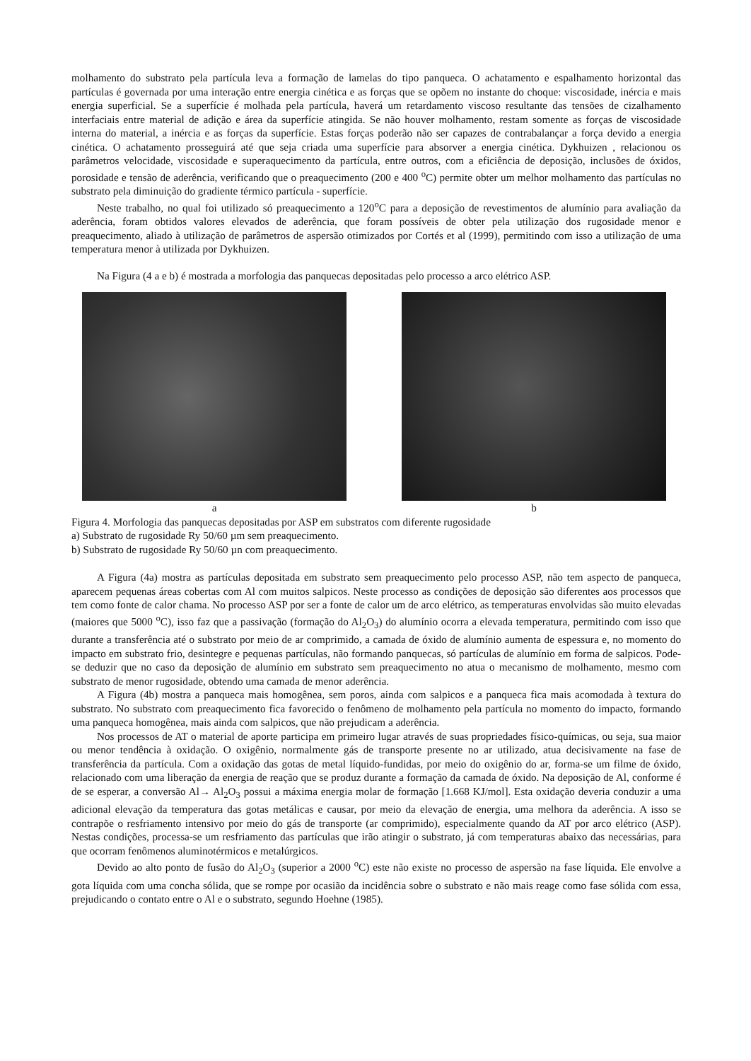molhamento do substrato pela partícula leva a formação de lamelas do tipo panqueca. O achatamento e espalhamento horizontal das partículas é governada por uma interação entre energia cinética e as forças que se opõem no instante do choque: viscosidade, inércia e mais energia superficial. Se a superfície é molhada pela partícula, haverá um retardamento viscoso resultante das tensões de cizalhamento interfaciais entre material de adição e área da superfície atingida. Se não houver molhamento, restam somente as forças de viscosidade interna do material, a inércia e as forças da superfície. Estas forças poderão não ser capazes de contrabalançar a força devido a energia cinética. O achatamento prosseguirá até que seja criada uma superfície para absorver a energia cinética. Dykhuizen , relacionou os parâmetros velocidade, viscosidade e superaquecimento da partícula, entre outros, com a eficiência de deposição, inclusões de óxidos, porosidade e tensão de aderência, verificando que o preaquecimento (200 e 400 <sup>o</sup>C) permite obter um melhor molhamento das partículas no substrato pela diminuição do gradiente térmico partícula - superfície.
Neste trabalho, no qual foi utilizado só preaquecimento a 120<sup>o</sup>C para a deposição de revestimentos de alumínio para avaliação da aderência, foram obtidos valores elevados de aderência, que foram possíveis de obter pela utilização dos rugosidade menor e preaquecimento, aliado à utilização de parâmetros de aspersão otimizados por Cortés et al (1999), permitindo com isso a utilização de uma temperatura menor à utilizada por Dykhuizen.
Na Figura (4 a e b) é mostrada a morfologia das panquecas depositadas pelo processo a arco elétrico ASP.
a b
Figura 4. Morfologia das panquecas depositadas por ASP em substratos com diferente rugosidade
a) Substrato de rugosidade Ry 50/60 µm sem preaquecimento.
b) Substrato de rugosidade Ry 50/60 µn com preaquecimento.
A Figura (4a) mostra as partículas depositada em substrato sem preaquecimento pelo processo ASP, não tem aspecto de panqueca, aparecem pequenas áreas cobertas com Al com muitos salpicos. Neste processo as condições de deposição são diferentes aos processos que tem como fonte de calor chama. No processo ASP por ser a fonte de calor um de arco elétrico, as temperaturas envolvidas são muito elevadas (maiores que 5000 <sup>o</sup>C), isso faz que a passivação (formação do Al<sub>2</sub>O<sub>3</sub>) do alumínio ocorra a elevada temperatura, permitindo com isso que durante a transferência até o substrato por meio de ar comprimido, a camada de óxido de alumínio aumenta de espessura e, no momento do impacto em substrato frio, desintegre e pequenas partículas, não formando panquecas, só partículas de alumínio em forma de salpicos. Pode-se deduzir que no caso da deposição de alumínio em substrato sem preaquecimento no atua o mecanismo de molhamento, mesmo com substrato de menor rugosidade, obtendo uma camada de menor aderência.
A Figura (4b) mostra a panqueca mais homogênea, sem poros, ainda com salpicos e a panqueca fica mais acomodada à textura do substrato. No substrato com preaquecimento fica favorecido o fenômeno de molhamento pela partícula no momento do impacto, formando uma panqueca homogênea, mais ainda com salpicos, que não prejudicam a aderência.
Nos processos de AT o material de aporte participa em primeiro lugar através de suas propriedades físico-químicas, ou seja, sua maior ou menor tendência à oxidação. O oxigênio, normalmente gás de transporte presente no ar utilizado, atua decisivamente na fase de transferência da partícula. Com a oxidação das gotas de metal líquido-fundidas, por meio do oxigênio do ar, forma-se um filme de óxido, relacionado com uma liberação da energia de reação que se produz durante a formação da camada de óxido. Na deposição de Al, conforme é de se esperar, a conversão Al→ Al<sub>2</sub>O<sub>3</sub> possui a máxima energia molar de formação [1.668 KJ/mol]. Esta oxidação deveria conduzir a uma adicional elevação da temperatura das gotas metálicas e causar, por meio da elevação de energia, uma melhora da aderência. A isso se contrapõe o resfriamento intensivo por meio do gás de transporte (ar comprimido), especialmente quando da AT por arco elétrico (ASP). Nestas condições, processa-se um resfriamento das partículas que irão atingir o substrato, já com temperaturas abaixo das necessárias, para que ocorram fenômenos aluminotérmicos e metalúrgicos.
Devido ao alto ponto de fusão do Al<sub>2</sub>O<sub>3</sub> (superior a 2000 <sup>o</sup>C) este não existe no processo de aspersão na fase líquida. Ele envolve a gota líquida com uma concha sólida, que se rompe por ocasião da incidência sobre o substrato e não mais reage como fase sólida com essa, prejudicando o contato entre o Al e o substrato, segundo Hoehne (1985).